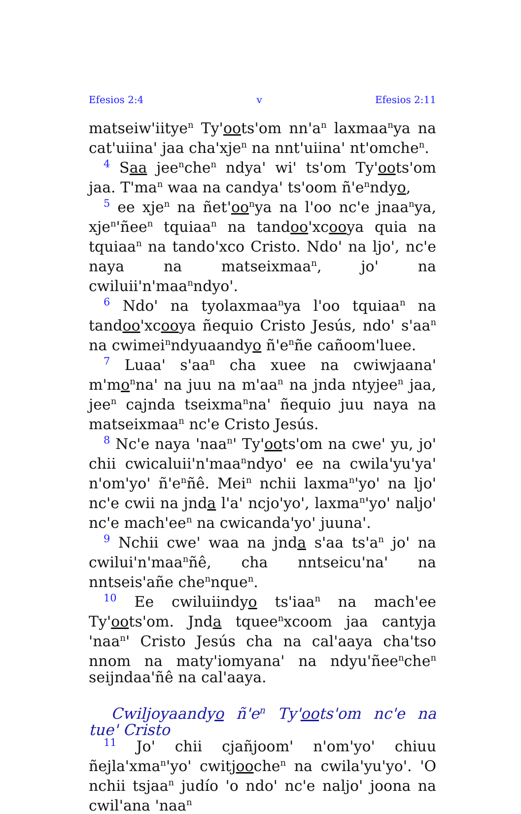Efesios 2:4 v Efesios 2:11
matseiw'iitye<sup>n</sup> Ty'oots'om nn'a<sup>n</sup> laxmaa<sup>n</sup>ya na cat'uiina' jaa cha'xje<sup>n</sup> na nnt'uiina' nt'omche<sup>n</sup>.
4 Saa jee<sup>n</sup>che<sup>n</sup> ndya' wi' ts'om Ty'oots'om jaa. T'ma<sup>n</sup> waa na candya' ts'oom ñ'e<sup>n</sup>ndyo,
5 ee xje<sup>n</sup> na ñet'oo<sup>n</sup>ya na l'oo nc'e jnaa<sup>n</sup>ya, xje<sup>n</sup>'ñee<sup>n</sup> tquiaa<sup>n</sup> na tandoo'xcooya quia na tquiaa<sup>n</sup> na tando'xco Cristo. Ndo' na ljo', nc'e naya na matseixmaa<sup>n</sup>, jo' na cwiluii'n'maa<sup>n</sup>ndyo'.
6 Ndo' na tyolaxmaa<sup>n</sup>ya l'oo tquiaa<sup>n</sup> na tandoo'xcooya ñequio Cristo Jesús, ndo' s'aa<sup>n</sup> na cwimei<sup>n</sup>ndyuaandyo ñ'e<sup>n</sup>ñe cañoom'luee.
7 Luaa' s'aa<sup>n</sup> cha xuee na cwiwjaana' m'mo<sup>n</sup>na' na juu na m'aa<sup>n</sup> na jnda ntyjee<sup>n</sup> jaa, jee<sup>n</sup> cajnda tseixma<sup>n</sup>na' ñequio juu naya na matseixmaa<sup>n</sup> nc'e Cristo Jesús.
8 Nc'e naya 'naa<sup>n</sup>' Ty'oots'om na cwe' yu, jo' chii cwicaluii'n'maa<sup>n</sup>ndyo' ee na cwila'yu'ya' n'om'yo' ñ'e<sup>n</sup>ñê. Mei<sup>n</sup> nchii laxma<sup>n</sup>'yo' na ljo' nc'e cwii na jnda l'a' ncjo'yo', laxma<sup>n</sup>'yo' naljo' nc'e mach'ee<sup>n</sup> na cwicanda'yo' juuna'.
9 Nchii cwe' waa na jnda s'aa ts'a<sup>n</sup> jo' na cwilui'n'maa<sup>n</sup>ñê, cha nntseicu'na' na nntseis'añe che<sup>n</sup>nque<sup>n</sup>.
10 Ee cwiluiindyo ts'iaa<sup>n</sup> na mach'ee Ty'oots'om. Jnda tquee<sup>n</sup>xcoom jaa cantyja 'naa<sup>n</sup>' Cristo Jesús cha na cal'aaya cha'tso nnom na maty'iomyana' na ndyu'ñee<sup>n</sup>che<sup>n</sup> seijndaa'ñê na cal'aaya.
Cwiljoyaandyo ñ'e<sup>n</sup> Ty'oots'om nc'e na tue' Cristo
11 Jo' chii cjañjoom' n'om'yo' chiuu ñejla'xma<sup>n</sup>'yo' cwitjooche<sup>n</sup> na cwila'yu'yo'. 'O nchii tsjaa<sup>n</sup> judío 'o ndo' nc'e naljo' joona na cwil'ana 'naa<sup>n</sup>